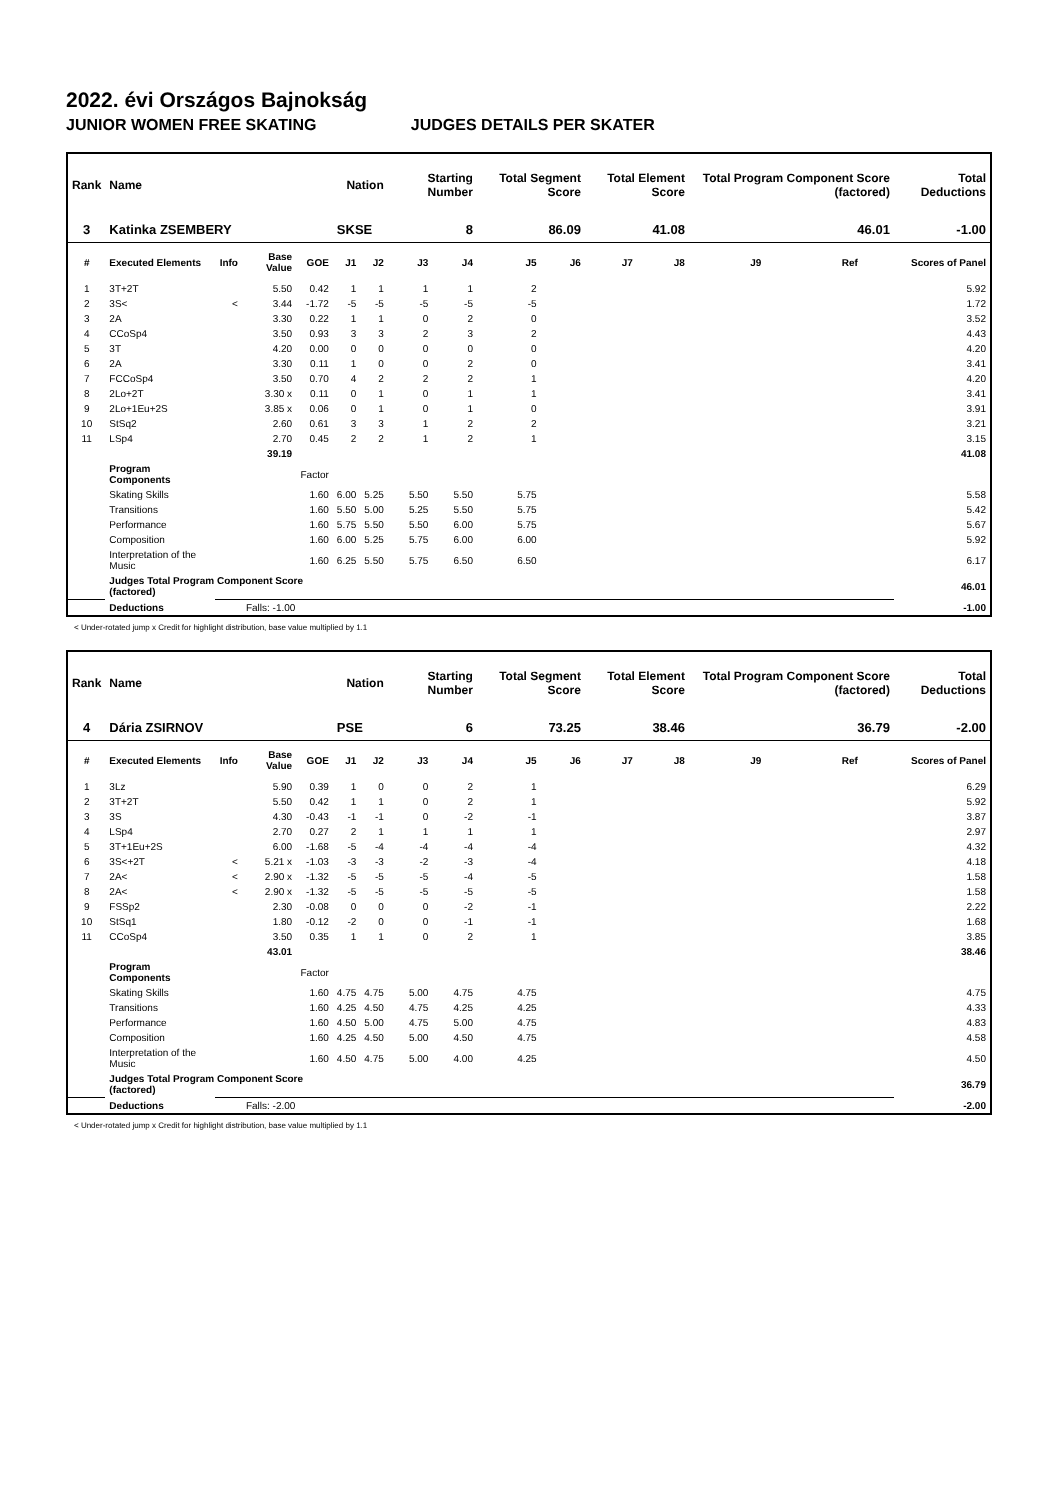2022. évi Országos Bajnokság
JUNIOR WOMEN FREE SKATING JUDGES DETAILS PER SKATER
| Rank | Name | | | | Nation | | Starting Number | | Total Segment Score | | Total Element Score | | Total Program Component Score (factored) | | | Total Deductions |
| --- | --- | --- | --- | --- | --- | --- | --- | --- | --- | --- | --- | --- | --- | --- | --- | --- |
| 3 | Katinka ZSEMBERY | | | | SKSE | | 8 | | 86.09 | | 41.08 | | 46.01 | | | -1.00 |
| # | Executed Elements | Info | Base Value | GOE | J1 | J2 | J3 | J4 | J5 | J6 | J7 | J8 | J9 | Ref | | Scores of Panel |
| 1 | 3T+2T | | 5.50 | 0.42 | 1 | 1 | 1 | 1 | 2 | | | | | | | 5.92 |
| 2 | 3S< | < | 3.44 | -1.72 | -5 | -5 | -5 | -5 | -5 | | | | | | | 1.72 |
| 3 | 2A | | 3.30 | 0.22 | 1 | 1 | 0 | 2 | 0 | | | | | | | 3.52 |
| 4 | CCoSp4 | | 3.50 | 0.93 | 3 | 3 | 2 | 3 | 2 | | | | | | | 4.43 |
| 5 | 3T | | 4.20 | 0.00 | 0 | 0 | 0 | 0 | 0 | | | | | | | 4.20 |
| 6 | 2A | | 3.30 | 0.11 | 1 | 0 | 0 | 2 | 0 | | | | | | | 3.41 |
| 7 | FCCoSp4 | | 3.50 | 0.70 | 4 | 2 | 2 | 2 | 1 | | | | | | | 4.20 |
| 8 | 2Lo+2T | | 3.30 x | 0.11 | 0 | 1 | 0 | 1 | 1 | | | | | | | 3.41 |
| 9 | 2Lo+1Eu+2S | | 3.85 x | 0.06 | 0 | 1 | 0 | 1 | 0 | | | | | | | 3.91 |
| 10 | StSq2 | | 2.60 | 0.61 | 3 | 3 | 1 | 2 | 2 | | | | | | | 3.21 |
| 11 | LSp4 | | 2.70 | 0.45 | 2 | 2 | 1 | 2 | 1 | | | | | | | 3.15 |
| | | | 39.19 | | | | | | | | | | | | | 41.08 |
| | Program Components | | | Factor | | | | | | | | | | | | |
| | Skating Skills | | | 1.60 | 6.00 | 5.25 | 5.50 | 5.50 | 5.75 | | | | | | | 5.58 |
| | Transitions | | | 1.60 | 5.50 | 5.00 | 5.25 | 5.50 | 5.75 | | | | | | | 5.42 |
| | Performance | | | 1.60 | 5.75 | 5.50 | 5.50 | 6.00 | 5.75 | | | | | | | 5.67 |
| | Composition | | | 1.60 | 6.00 | 5.25 | 5.75 | 6.00 | 6.00 | | | | | | | 5.92 |
| | Interpretation of the Music | | | 1.60 | 6.25 | 5.50 | 5.75 | 6.50 | 6.50 | | | | | | | 6.17 |
| | Judges Total Program Component Score (factored) | | | | | | | | | | | | | | | 46.01 |
| | Deductions | | Falls: -1.00 | | | | | | | | | | | | | -1.00 |
< Under-rotated jump x Credit for highlight distribution, base value multiplied by 1.1
| Rank | Name | | | | Nation | | Starting Number | | Total Segment Score | | Total Element Score | | Total Program Component Score (factored) | | | Total Deductions |
| --- | --- | --- | --- | --- | --- | --- | --- | --- | --- | --- | --- | --- | --- | --- | --- | --- |
| 4 | Dária ZSIRNOV | | | | PSE | | 6 | | 73.25 | | 38.46 | | 36.79 | | | -2.00 |
| # | Executed Elements | Info | Base Value | GOE | J1 | J2 | J3 | J4 | J5 | J6 | J7 | J8 | J9 | Ref | | Scores of Panel |
| 1 | 3Lz | | 5.90 | 0.39 | 1 | 0 | 0 | 2 | 1 | | | | | | | 6.29 |
| 2 | 3T+2T | | 5.50 | 0.42 | 1 | 1 | 0 | 2 | 1 | | | | | | | 5.92 |
| 3 | 3S | | 4.30 | -0.43 | -1 | -1 | 0 | -2 | -1 | | | | | | | 3.87 |
| 4 | LSp4 | | 2.70 | 0.27 | 2 | 1 | 1 | 1 | 1 | | | | | | | 2.97 |
| 5 | 3T+1Eu+2S | | 6.00 | -1.68 | -5 | -4 | -4 | -4 | -4 | | | | | | | 4.32 |
| 6 | 3S<+2T | < | 5.21 x | -1.03 | -3 | -3 | -2 | -3 | -4 | | | | | | | 4.18 |
| 7 | 2A< | < | 2.90 x | -1.32 | -5 | -5 | -5 | -4 | -5 | | | | | | | 1.58 |
| 8 | 2A< | < | 2.90 x | -1.32 | -5 | -5 | -5 | -5 | -5 | | | | | | | 1.58 |
| 9 | FSSp2 | | 2.30 | -0.08 | 0 | 0 | 0 | -2 | -1 | | | | | | | 2.22 |
| 10 | StSq1 | | 1.80 | -0.12 | -2 | 0 | 0 | -1 | -1 | | | | | | | 1.68 |
| 11 | CCoSp4 | | 3.50 | 0.35 | 1 | 1 | 0 | 2 | 1 | | | | | | | 3.85 |
| | | | 43.01 | | | | | | | | | | | | | 38.46 |
| | Program Components | | | Factor | | | | | | | | | | | | |
| | Skating Skills | | | 1.60 | 4.75 | 4.75 | 5.00 | 4.75 | 4.75 | | | | | | | 4.75 |
| | Transitions | | | 1.60 | 4.25 | 4.50 | 4.75 | 4.25 | 4.25 | | | | | | | 4.33 |
| | Performance | | | 1.60 | 4.50 | 5.00 | 4.75 | 5.00 | 4.75 | | | | | | | 4.83 |
| | Composition | | | 1.60 | 4.25 | 4.50 | 5.00 | 4.50 | 4.75 | | | | | | | 4.58 |
| | Interpretation of the Music | | | 1.60 | 4.50 | 4.75 | 5.00 | 4.00 | 4.25 | | | | | | | 4.50 |
| | Judges Total Program Component Score (factored) | | | | | | | | | | | | | | | 36.79 |
| | Deductions | | Falls: -2.00 | | | | | | | | | | | | | -2.00 |
< Under-rotated jump x Credit for highlight distribution, base value multiplied by 1.1